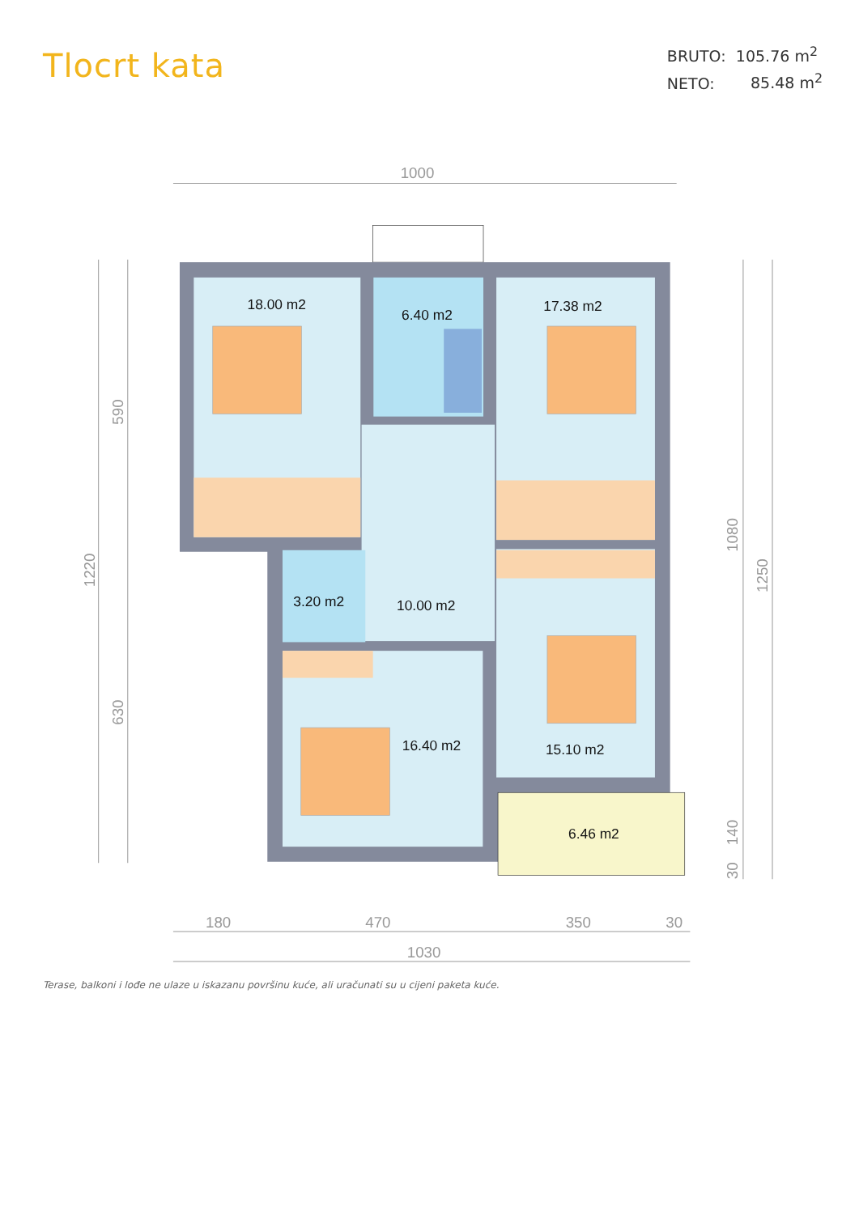Tlocrt kata
BRUTO: 105.76 m<sup>2</sup>
NETO: 85.48 m<sup>2</sup>
1000
350
180
470
30
1030
590
1220
630
1080
1250
140
30
18.00 m2
6.40 m2
17.38 m2
3.20 m2
10.00 m2
16.40 m2
15.10 m2
6.46 m2
Terase, balkoni i lođe ne ulaze u iskazanu površinu kuće, ali uračunati su u cijeni paketa kuće.